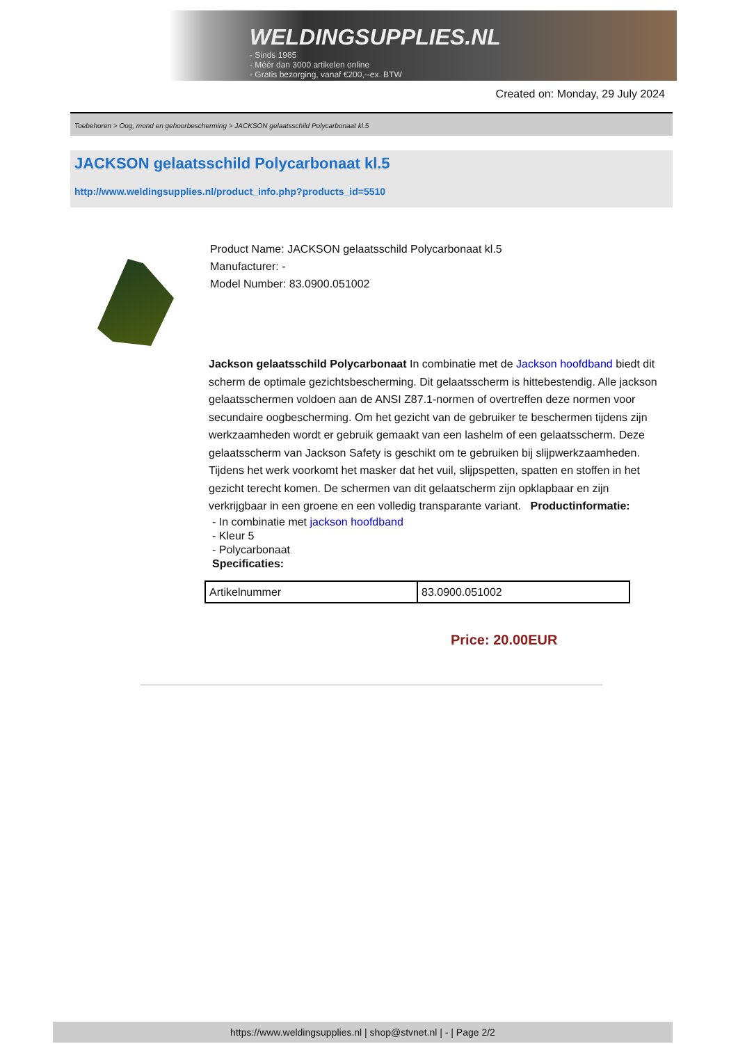WELDINGSUPPLIES.NL
- Sinds 1985
- Méér dan 3000 artikelen online
- Gratis bezorging, vanaf €200,--ex. BTW
Created on: Monday, 29 July 2024
Toebehoren > Oog, mond en gehoorbescherming > JACKSON gelaatsschild Polycarbonaat kl.5
JACKSON gelaatsschild Polycarbonaat kl.5
http://www.weldingsupplies.nl/product_info.php?products_id=5510
Product Name: JACKSON gelaatsschild Polycarbonaat kl.5
Manufacturer: -
Model Number: 83.0900.051002
Jackson gelaatsschild Polycarbonaat In combinatie met de Jackson hoofdband biedt dit scherm de optimale gezichtsbescherming. Dit gelaatsscherm is hittebestendig. Alle jackson gelaatsschermen voldoen aan de ANSI Z87.1-normen of overtreffen deze normen voor secundaire oogbescherming. Om het gezicht van de gebruiker te beschermen tijdens zijn werkzaamheden wordt er gebruik gemaakt van een lashelm of een gelaatsscherm. Deze gelaatsscherm van Jackson Safety is geschikt om te gebruiken bij slijpwerkzaamheden. Tijdens het werk voorkomt het masker dat het vuil, slijpspetten, spatten en stoffen in het gezicht terecht komen. De schermen van dit gelaatscherm zijn opklapbaar en zijn verkrijgbaar in een groene en een volledig transparante variant. Productinformatie:
- In combinatie met jackson hoofdband
- Kleur 5
- Polycarbonaat
Specificaties:
| Artikelnummer | 83.0900.051002 |
Price: 20.00EUR
https://www.weldingsupplies.nl | shop@stvnet.nl | - | Page 2/2